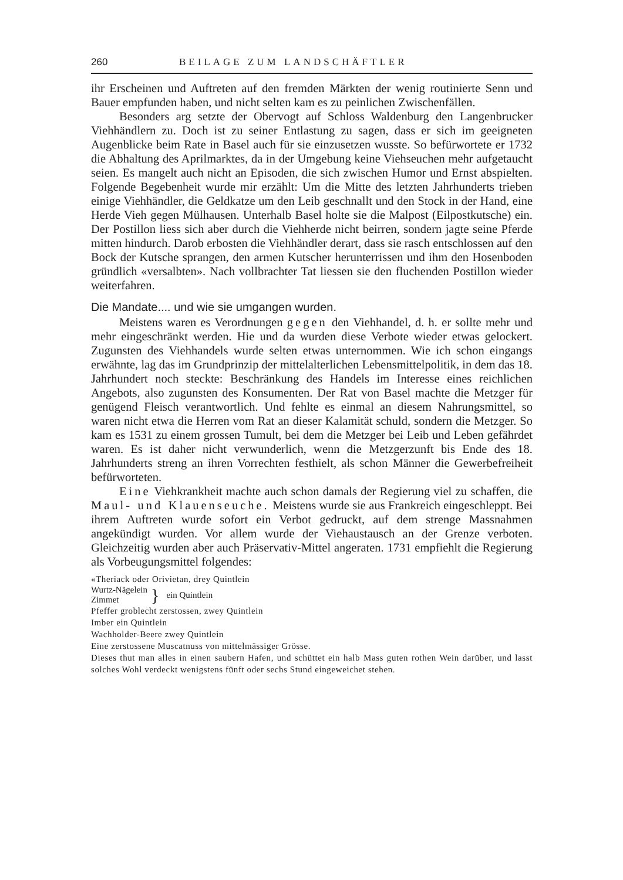260 BEILAGE ZUM LANDSCHÄFTLER
ihr Erscheinen und Auftreten auf den fremden Märkten der wenig routinierte Senn und Bauer empfunden haben, und nicht selten kam es zu peinlichen Zwischenfällen.
Besonders arg setzte der Obervogt auf Schloss Waldenburg den Langenbrucker Viehhändlern zu. Doch ist zu seiner Entlastung zu sagen, dass er sich im geeigneten Augenblicke beim Rate in Basel auch für sie einzusetzen wusste. So befürwortete er 1732 die Abhaltung des Aprilmarktes, da in der Umgebung keine Viehseuchen mehr aufgetaucht seien. Es mangelt auch nicht an Episoden, die sich zwischen Humor und Ernst abspielten. Folgende Begebenheit wurde mir erzählt: Um die Mitte des letzten Jahrhunderts trieben einige Viehhändler, die Geldkatze um den Leib geschnallt und den Stock in der Hand, eine Herde Vieh gegen Mülhausen. Unterhalb Basel holte sie die Malpost (Eilpostkutsche) ein. Der Postillon liess sich aber durch die Viehherde nicht beirren, sondern jagte seine Pferde mitten hindurch. Darob erbosten die Viehhändler derart, dass sie rasch entschlossen auf den Bock der Kutsche sprangen, den armen Kutscher herunterrissen und ihm den Hosenboden gründlich «versalbten». Nach vollbrachter Tat liessen sie den fluchenden Postillon wieder weiterfahren.
Die Mandate.... und wie sie umgangen wurden.
Meistens waren es Verordnungen gegen den Viehhandel, d. h. er sollte mehr und mehr eingeschränkt werden. Hie und da wurden diese Verbote wieder etwas gelockert. Zugunsten des Viehhandels wurde selten etwas unternommen. Wie ich schon eingangs erwähnte, lag das im Grundprinzip der mittelalterlichen Lebensmittelpolitik, in dem das 18. Jahrhundert noch steckte: Beschränkung des Handels im Interesse eines reichlichen Angebots, also zugunsten des Konsumenten. Der Rat von Basel machte die Metzger für genügend Fleisch verantwortlich. Und fehlte es einmal an diesem Nahrungsmittel, so waren nicht etwa die Herren vom Rat an dieser Kalamität schuld, sondern die Metzger. So kam es 1531 zu einem grossen Tumult, bei dem die Metzger bei Leib und Leben gefährdet waren. Es ist daher nicht verwunderlich, wenn die Metzgerzunft bis Ende des 18. Jahrhunderts streng an ihren Vorrechten festhielt, als schon Männer die Gewerbefreiheit befürworteten.
Eine Viehkrankheit machte auch schon damals der Regierung viel zu schaffen, die Maul- und Klauenseuche. Meistens wurde sie aus Frankreich eingeschleppt. Bei ihrem Auftreten wurde sofort ein Verbot gedruckt, auf dem strenge Massnahmen angekündigt wurden. Vor allem wurde der Viehaustausch an der Grenze verboten. Gleichzeitig wurden aber auch Präservativ-Mittel angeraten. 1731 empfiehlt die Regierung als Vorbeugungsmittel folgendes:
«Theriack oder Orivietan, drey Quintlein
Wurtz-Nägelein
Zimmet
} ein Quintlein
Pfeffer groblecht zerstossen, zwey Quintlein
Imber ein Quintlein
Wachholder-Beere zwey Quintlein
Eine zerstossene Muscatnuss von mittelmässiger Grösse.
Dieses thut man alles in einen saubern Hafen, und schüttet ein halb Mass guten rothen Wein darüber, und lasst solches Wohl verdeckt wenigstens fünft oder sechs Stund eingeweichet stehen.